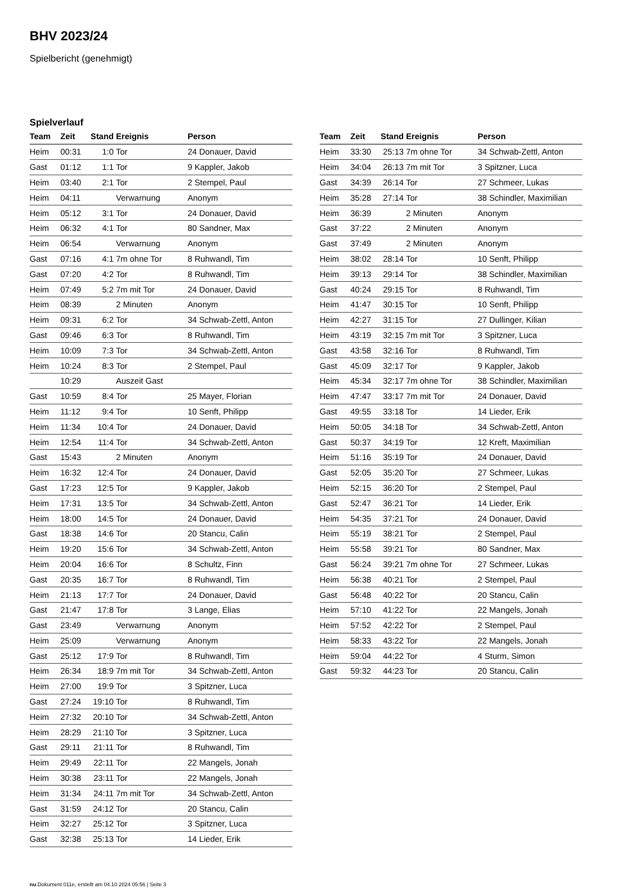BHV 2023/24
Spielbericht (genehmigt)
Spielverlauf
| Team | Zeit | Stand | Ereignis | Person |
| --- | --- | --- | --- | --- |
| Heim | 00:31 | 1:0 | Tor | 24 Donauer, David |
| Gast | 01:12 | 1:1 | Tor | 9 Kappler, Jakob |
| Heim | 03:40 | 2:1 | Tor | 2 Stempel, Paul |
| Heim | 04:11 | | Verwarnung | Anonym |
| Heim | 05:12 | 3:1 | Tor | 24 Donauer, David |
| Heim | 06:32 | 4:1 | Tor | 80 Sandner, Max |
| Heim | 06:54 | | Verwarnung | Anonym |
| Gast | 07:16 | 4:1 | 7m ohne Tor | 8 Ruhwandl, Tim |
| Gast | 07:20 | 4:2 | Tor | 8 Ruhwandl, Tim |
| Heim | 07:49 | 5:2 | 7m mit Tor | 24 Donauer, David |
| Heim | 08:39 | | 2 Minuten | Anonym |
| Heim | 09:31 | 6:2 | Tor | 34 Schwab-Zettl, Anton |
| Gast | 09:46 | 6:3 | Tor | 8 Ruhwandl, Tim |
| Heim | 10:09 | 7:3 | Tor | 34 Schwab-Zettl, Anton |
| Heim | 10:24 | 8:3 | Tor | 2 Stempel, Paul |
| | 10:29 | | Auszeit Gast | |
| Gast | 10:59 | 8:4 | Tor | 25 Mayer, Florian |
| Heim | 11:12 | 9:4 | Tor | 10 Senft, Philipp |
| Heim | 11:34 | 10:4 | Tor | 24 Donauer, David |
| Heim | 12:54 | 11:4 | Tor | 34 Schwab-Zettl, Anton |
| Gast | 15:43 | | 2 Minuten | Anonym |
| Heim | 16:32 | 12:4 | Tor | 24 Donauer, David |
| Gast | 17:23 | 12:5 | Tor | 9 Kappler, Jakob |
| Heim | 17:31 | 13:5 | Tor | 34 Schwab-Zettl, Anton |
| Heim | 18:00 | 14:5 | Tor | 24 Donauer, David |
| Gast | 18:38 | 14:6 | Tor | 20 Stancu, Calin |
| Heim | 19:20 | 15:6 | Tor | 34 Schwab-Zettl, Anton |
| Heim | 20:04 | 16:6 | Tor | 8 Schultz, Finn |
| Gast | 20:35 | 16:7 | Tor | 8 Ruhwandl, Tim |
| Heim | 21:13 | 17:7 | Tor | 24 Donauer, David |
| Gast | 21:47 | 17:8 | Tor | 3 Lange, Elias |
| Gast | 23:49 | | Verwarnung | Anonym |
| Heim | 25:09 | | Verwarnung | Anonym |
| Gast | 25:12 | 17:9 | Tor | 8 Ruhwandl, Tim |
| Heim | 26:34 | 18:9 | 7m mit Tor | 34 Schwab-Zettl, Anton |
| Heim | 27:00 | 19:9 | Tor | 3 Spitzner, Luca |
| Gast | 27:24 | 19:10 | Tor | 8 Ruhwandl, Tim |
| Heim | 27:32 | 20:10 | Tor | 34 Schwab-Zettl, Anton |
| Heim | 28:29 | 21:10 | Tor | 3 Spitzner, Luca |
| Gast | 29:11 | 21:11 | Tor | 8 Ruhwandl, Tim |
| Heim | 29:49 | 22:11 | Tor | 22 Mangels, Jonah |
| Heim | 30:38 | 23:11 | Tor | 22 Mangels, Jonah |
| Heim | 31:34 | 24:11 | 7m mit Tor | 34 Schwab-Zettl, Anton |
| Gast | 31:59 | 24:12 | Tor | 20 Stancu, Calin |
| Heim | 32:27 | 25:12 | Tor | 3 Spitzner, Luca |
| Gast | 32:38 | 25:13 | Tor | 14 Lieder, Erik |
| Team | Zeit | Stand | Ereignis | Person |
| --- | --- | --- | --- | --- |
| Heim | 33:30 | 25:13 | 7m ohne Tor | 34 Schwab-Zettl, Anton |
| Heim | 34:04 | 26:13 | 7m mit Tor | 3 Spitzner, Luca |
| Gast | 34:39 | 26:14 | Tor | 27 Schmeer, Lukas |
| Heim | 35:28 | 27:14 | Tor | 38 Schindler, Maximilian |
| Heim | 36:39 | | 2 Minuten | Anonym |
| Gast | 37:22 | | 2 Minuten | Anonym |
| Gast | 37:49 | | 2 Minuten | Anonym |
| Heim | 38:02 | 28:14 | Tor | 10 Senft, Philipp |
| Heim | 39:13 | 29:14 | Tor | 38 Schindler, Maximilian |
| Gast | 40:24 | 29:15 | Tor | 8 Ruhwandl, Tim |
| Heim | 41:47 | 30:15 | Tor | 10 Senft, Philipp |
| Heim | 42:27 | 31:15 | Tor | 27 Dullinger, Kilian |
| Heim | 43:19 | 32:15 | 7m mit Tor | 3 Spitzner, Luca |
| Gast | 43:58 | 32:16 | Tor | 8 Ruhwandl, Tim |
| Gast | 45:09 | 32:17 | Tor | 9 Kappler, Jakob |
| Heim | 45:34 | 32:17 | 7m ohne Tor | 38 Schindler, Maximilian |
| Heim | 47:47 | 33:17 | 7m mit Tor | 24 Donauer, David |
| Gast | 49:55 | 33:18 | Tor | 14 Lieder, Erik |
| Heim | 50:05 | 34:18 | Tor | 34 Schwab-Zettl, Anton |
| Gast | 50:37 | 34:19 | Tor | 12 Kreft, Maximilian |
| Heim | 51:16 | 35:19 | Tor | 24 Donauer, David |
| Gast | 52:05 | 35:20 | Tor | 27 Schmeer, Lukas |
| Heim | 52:15 | 36:20 | Tor | 2 Stempel, Paul |
| Gast | 52:47 | 36:21 | Tor | 14 Lieder, Erik |
| Heim | 54:35 | 37:21 | Tor | 24 Donauer, David |
| Heim | 55:19 | 38:21 | Tor | 2 Stempel, Paul |
| Heim | 55:58 | 39:21 | Tor | 80 Sandner, Max |
| Gast | 56:24 | 39:21 | 7m ohne Tor | 27 Schmeer, Lukas |
| Heim | 56:38 | 40:21 | Tor | 2 Stempel, Paul |
| Gast | 56:48 | 40:22 | Tor | 20 Stancu, Calin |
| Heim | 57:10 | 41:22 | Tor | 22 Mangels, Jonah |
| Heim | 57:52 | 42:22 | Tor | 2 Stempel, Paul |
| Heim | 58:33 | 43:22 | Tor | 22 Mangels, Jonah |
| Heim | 59:04 | 44:22 | Tor | 4 Sturm, Simon |
| Gast | 59:32 | 44:23 | Tor | 20 Stancu, Calin |
nu.Dokument 011e, erstellt am 04.10.2024 05:56 | Seite 3